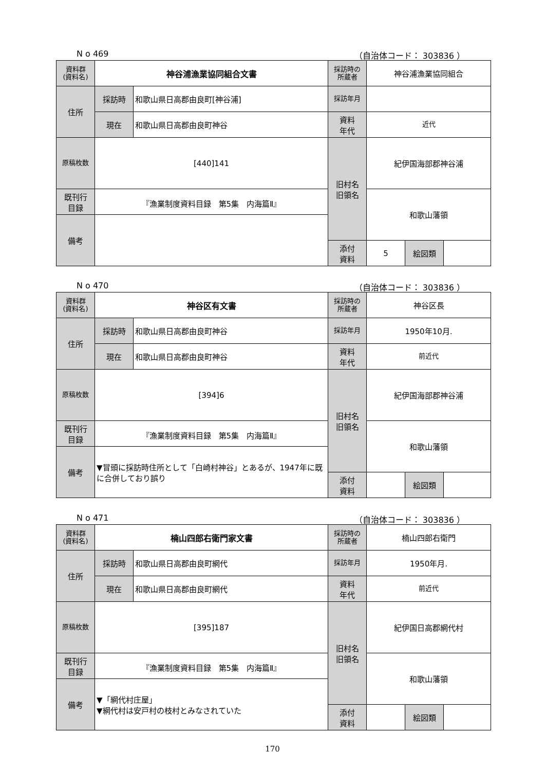N o 469 （自治体コード： 303836 ）
| 資料群 (資料名) | 神谷浦漁業協同組合文書 | | 採訪時の 所蔵者 | 神谷浦漁業協同組合 | | |
| 住所 | 採訪時 | 和歌山県日高郡由良町[神谷浦] | 採訪年月 | | | |
| | 現在 | 和歌山県日高郡由良町神谷 | 資料 年代 | 近代 | | |
| 原稿枚数 | [440]141 | | 旧村名 旧領名 | 紀伊国海部郡神谷浦 | | |
| 既刊行 目録 | 『漁業制度資料目録 第5集 内海篇Ⅱ』 | | | 和歌山藩領 | | |
| 備考 | | | | | | |
| | | | 添付 資料 | 5 | 絵図類 | |
N o 470 （自治体コード： 303836 ）
| 資料群 (資料名) | 神谷区有文書 | | 採訪時の 所蔵者 | 神谷区長 | | |
| 住所 | 採訪時 | 和歌山県日高郡由良町神谷 | 採訪年月 | 1950年10月. | | |
| | 現在 | 和歌山県日高郡由良町神谷 | 資料 年代 | 前近代 | | |
| 原稿枚数 | [394]6 | | 旧村名 旧領名 | 紀伊国海部郡神谷浦 | | |
| 既刊行 目録 | 『漁業制度資料目録 第5集 内海篇Ⅱ』 | | | 和歌山藩領 | | |
| 備考 | ▼冒頭に採訪時住所として「白崎村神谷」とあるが、1947年に既に合併しており誤り | | | | | |
| | | | 添付 資料 | | 絵図類 | |
N o 471 （自治体コード： 303836 ）
| 資料群 (資料名) | 楠山四郎右衛門家文書 | | 採訪時の 所蔵者 | 楠山四郎右衛門 | | |
| 住所 | 採訪時 | 和歌山県日高郡由良町網代 | 採訪年月 | 1950年月. | | |
| | 現在 | 和歌山県日高郡由良町網代 | 資料 年代 | 前近代 | | |
| 原稿枚数 | [395]187 | | 旧村名 旧領名 | 紀伊国日高郡網代村 | | |
| 既刊行 目録 | 『漁業制度資料目録 第5集 内海篇Ⅱ』 | | | 和歌山藩領 | | |
| 備考 | ▼「網代村庄屋」 ▼網代村は安戸村の枝村とみなされていた | | | | | |
| | | | 添付 資料 | | 絵図類 | |
170